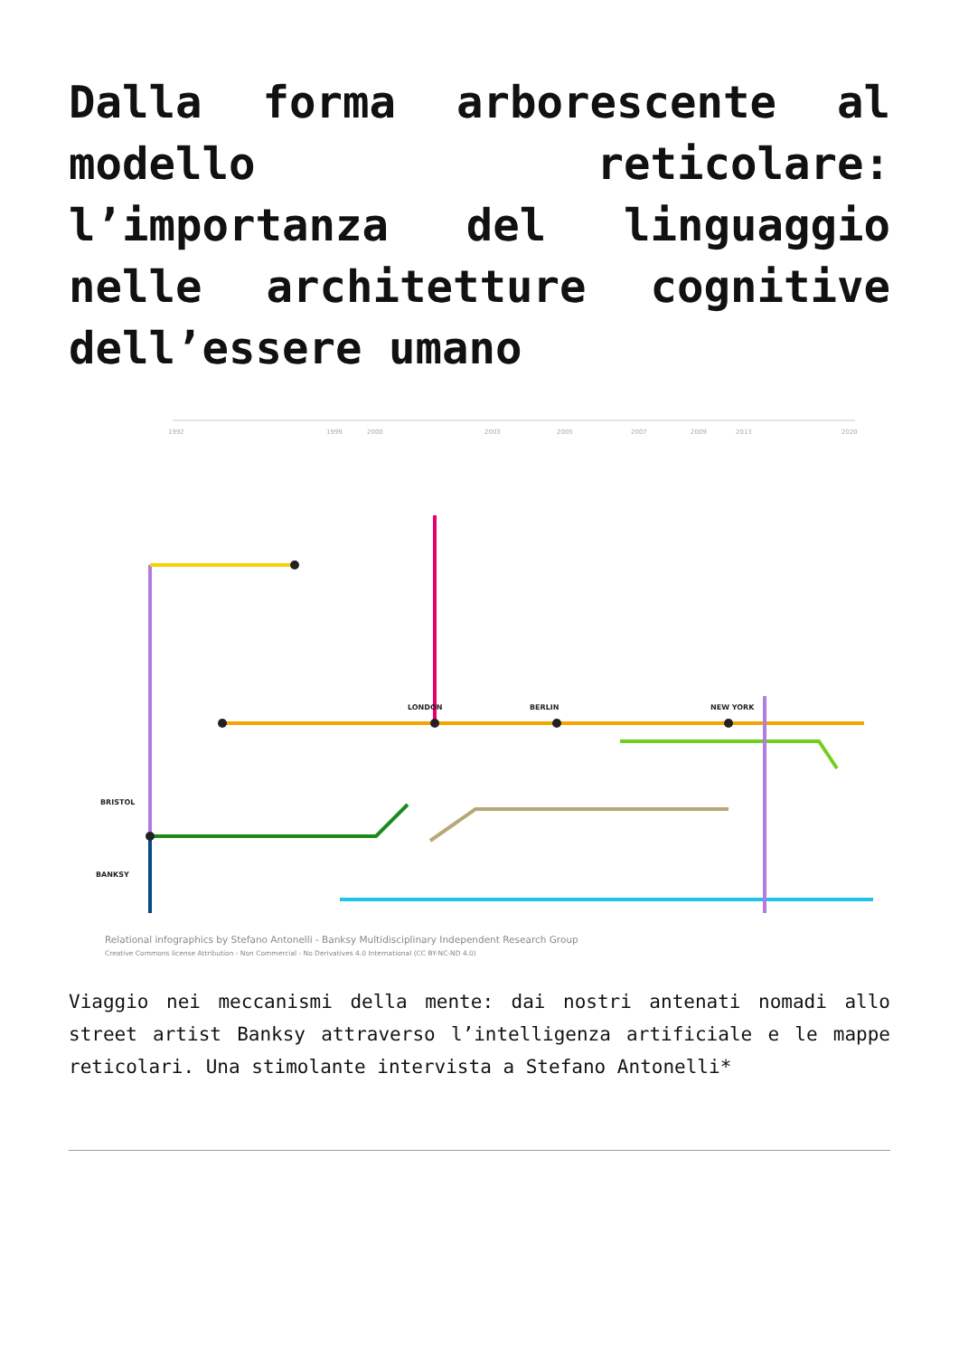Dalla forma arborescente al modello reticolare: l’importanza del linguaggio nelle architetture cognitive dell’essere umano
1992
1999
2000
2003
2005
2007
2009
2013
2020
BANKSY
BRISTOL
LONDON
BERLIN
NEW YORK
Relational infographics by Stefano Antonelli - Banksy Multidisciplinary Independent Research Group
Creative Commons license Attribution - Non Commercial - No Derivatives 4.0 International (CC BY-NC-ND 4.0)
Viaggio nei meccanismi della mente: dai nostri antenati nomadi allo street artist Banksy attraverso l’intelligenza artificiale e le mappe reticolari. Una stimolante intervista a Stefano Antonelli*